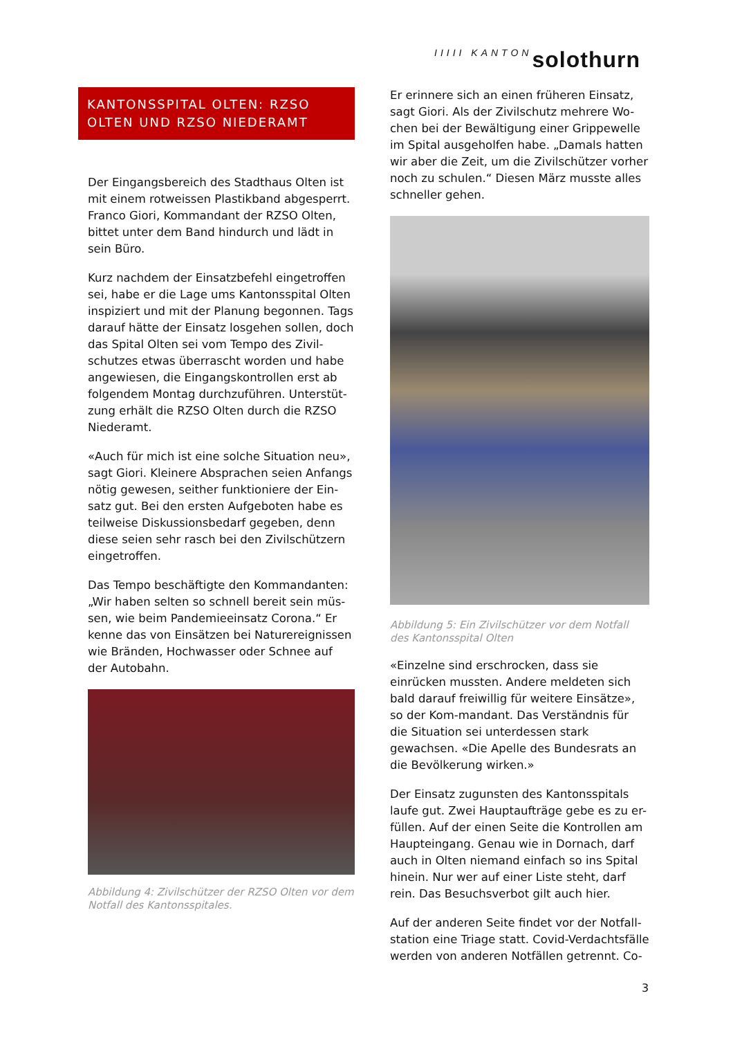IIIII KANTON solothurn
KANTONSSPITAL OLTEN: RZSO OLTEN UND RZSO NIEDERAMT
Der Eingangsbereich des Stadthaus Olten ist mit einem rotweissen Plastikband abgesperrt. Franco Giori, Kommandant der RZSO Olten, bittet unter dem Band hindurch und lädt in sein Büro.
Kurz nachdem der Einsatzbefehl eingetroffen sei, habe er die Lage ums Kantonsspital Olten inspiziert und mit der Planung begonnen. Tags darauf hätte der Einsatz losgehen sollen, doch das Spital Olten sei vom Tempo des Zivil-schutzes etwas überrascht worden und habe angewiesen, die Eingangskontrollen erst ab folgendem Montag durchzuführen. Unterstüt-zung erhält die RZSO Olten durch die RZSO Niederamt.
«Auch für mich ist eine solche Situation neu», sagt Giori. Kleinere Absprachen seien Anfangs nötig gewesen, seither funktioniere der Ein-satz gut. Bei den ersten Aufgeboten habe es teilweise Diskussionsbedarf gegeben, denn diese seien sehr rasch bei den Zivilschützern eingetroffen.
Das Tempo beschäftigte den Kommandanten: „Wir haben selten so schnell bereit sein müs-sen, wie beim Pandemieeinsatz Corona.“ Er kenne das von Einsätzen bei Naturereignissen wie Bränden, Hochwasser oder Schnee auf der Autobahn.
Abbildung 4: Zivilschützer der RZSO Olten vor dem Notfall des Kantonsspitales.
Er erinnere sich an einen früheren Einsatz, sagt Giori. Als der Zivilschutz mehrere Wo-chen bei der Bewältigung einer Grippewelle im Spital ausgeholfen habe. „Damals hatten wir aber die Zeit, um die Zivilschützer vorher noch zu schulen.“ Diesen März musste alles schneller gehen.
Abbildung 5: Ein Zivilschützer vor dem Notfall des Kantonsspital Olten
«Einzelne sind erschrocken, dass sie einrücken mussten. Andere meldeten sich bald darauf freiwillig für weitere Einsätze», so der Kom-mandant. Das Verständnis für die Situation sei unterdessen stark gewachsen. «Die Apelle des Bundesrats an die Bevölkerung wirken.»
Der Einsatz zugunsten des Kantonsspitals laufe gut. Zwei Hauptaufträge gebe es zu er-füllen. Auf der einen Seite die Kontrollen am Haupteingang. Genau wie in Dornach, darf auch in Olten niemand einfach so ins Spital hinein. Nur wer auf einer Liste steht, darf rein. Das Besuchsverbot gilt auch hier.
Auf der anderen Seite findet vor der Notfall-station eine Triage statt. Covid-Verdachtsfälle werden von anderen Notfällen getrennt. Co-
3